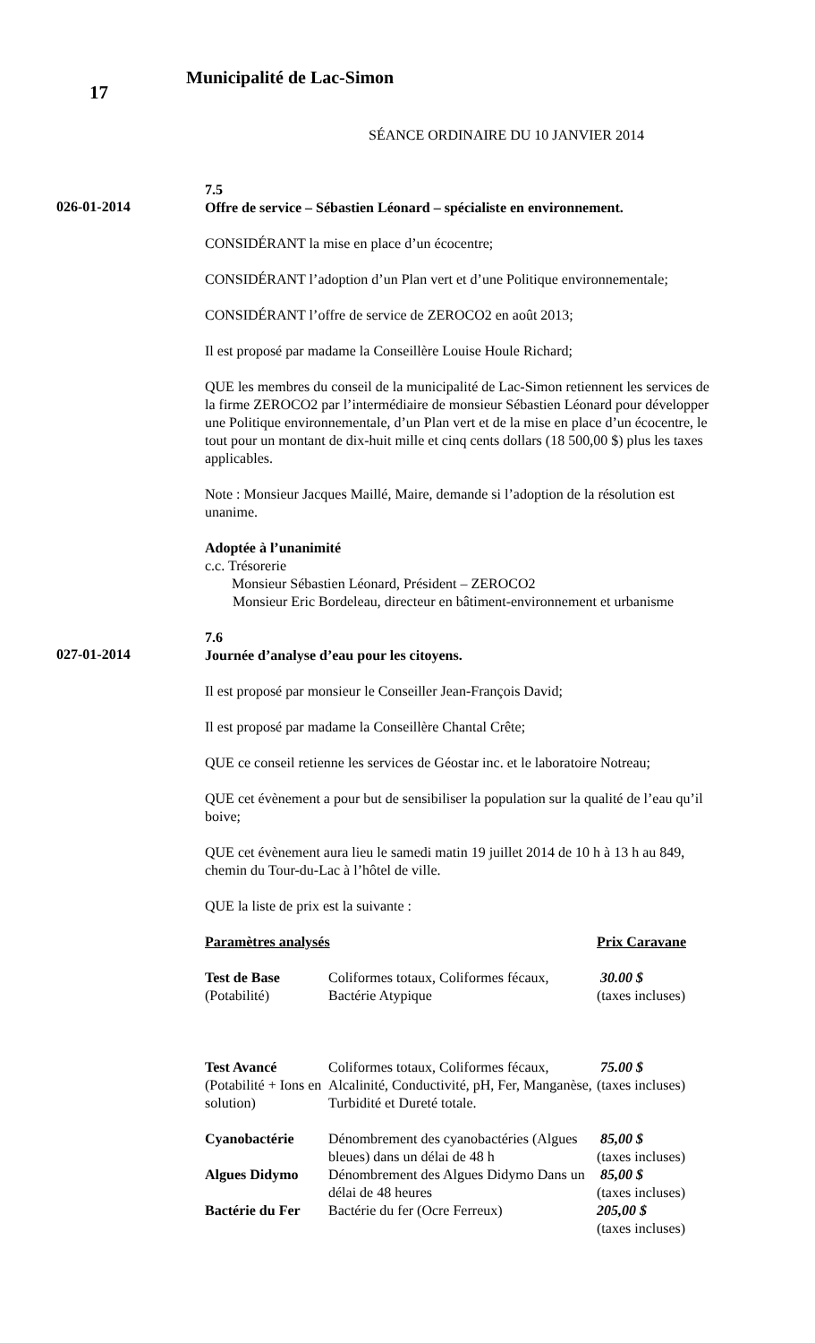17
Municipalité de Lac-Simon
SÉANCE ORDINAIRE DU 10 JANVIER 2014
026-01-2014
7.5
Offre de service – Sébastien Léonard – spécialiste en environnement.
CONSIDÉRANT la mise en place d’un écocentre;
CONSIDÉRANT l’adoption d’un Plan vert et d’une Politique environnementale;
CONSIDÉRANT l’offre de service de ZEROCO2 en août 2013;
Il est proposé par madame la Conseillère Louise Houle Richard;
QUE les membres du conseil de la municipalité de Lac-Simon retiennent les services de la firme ZEROCO2 par l’intermédiaire de monsieur Sébastien Léonard pour développer une Politique environnementale, d’un Plan vert et de la mise en place d’un écocentre, le tout pour un montant de dix-huit mille et cinq cents dollars (18 500,00 $) plus les taxes applicables.
Note : Monsieur Jacques Maillé, Maire, demande si l’adoption de la résolution est unanime.
Adoptée à l’unanimité
c.c. Trésorerie
Monsieur Sébastien Léonard, Président – ZEROCO2
Monsieur Eric Bordeleau, directeur en bâtiment-environnement et urbanisme
027-01-2014
7.6
Journée d’analyse d’eau pour les citoyens.
Il est proposé par monsieur le Conseiller Jean-François David;
Il est proposé par madame la Conseillère Chantal Crête;
QUE ce conseil retienne les services de Géostar inc. et le laboratoire Notreau;
QUE cet évènement a pour but de sensibiliser la population sur la qualité de l’eau qu’il boive;
QUE cet évènement aura lieu le samedi matin 19 juillet 2014 de 10 h à 13 h au 849, chemin du Tour-du-Lac à l’hôtel de ville.
QUE la liste de prix est la suivante :
| Paramètres analysés | | Prix Caravane |
| Test de Base (Potabilité) | Coliformes totaux, Coliformes fécaux, Bactérie Atypique | 30.00 $ (taxes incluses) |
| Test Avancé (Potabilité + Ions en solution) | Coliformes totaux, Coliformes fécaux, Alcalinité, Conductivité, pH, Fer, Manganèse, Turbidité et Dureté totale. | 75.00 $ (taxes incluses) |
| Cyanobactérie | Dénombrement des cyanobactéries (Algues bleues) dans un délai de 48 h | 85,00 $ (taxes incluses) |
| Algues Didymo | Dénombrement des Algues Didymo Dans un délai de 48 heures | 85,00 $ (taxes incluses) |
| Bactérie du Fer | Bactérie du fer (Ocre Ferreux) | 205,00 $ (taxes incluses) |